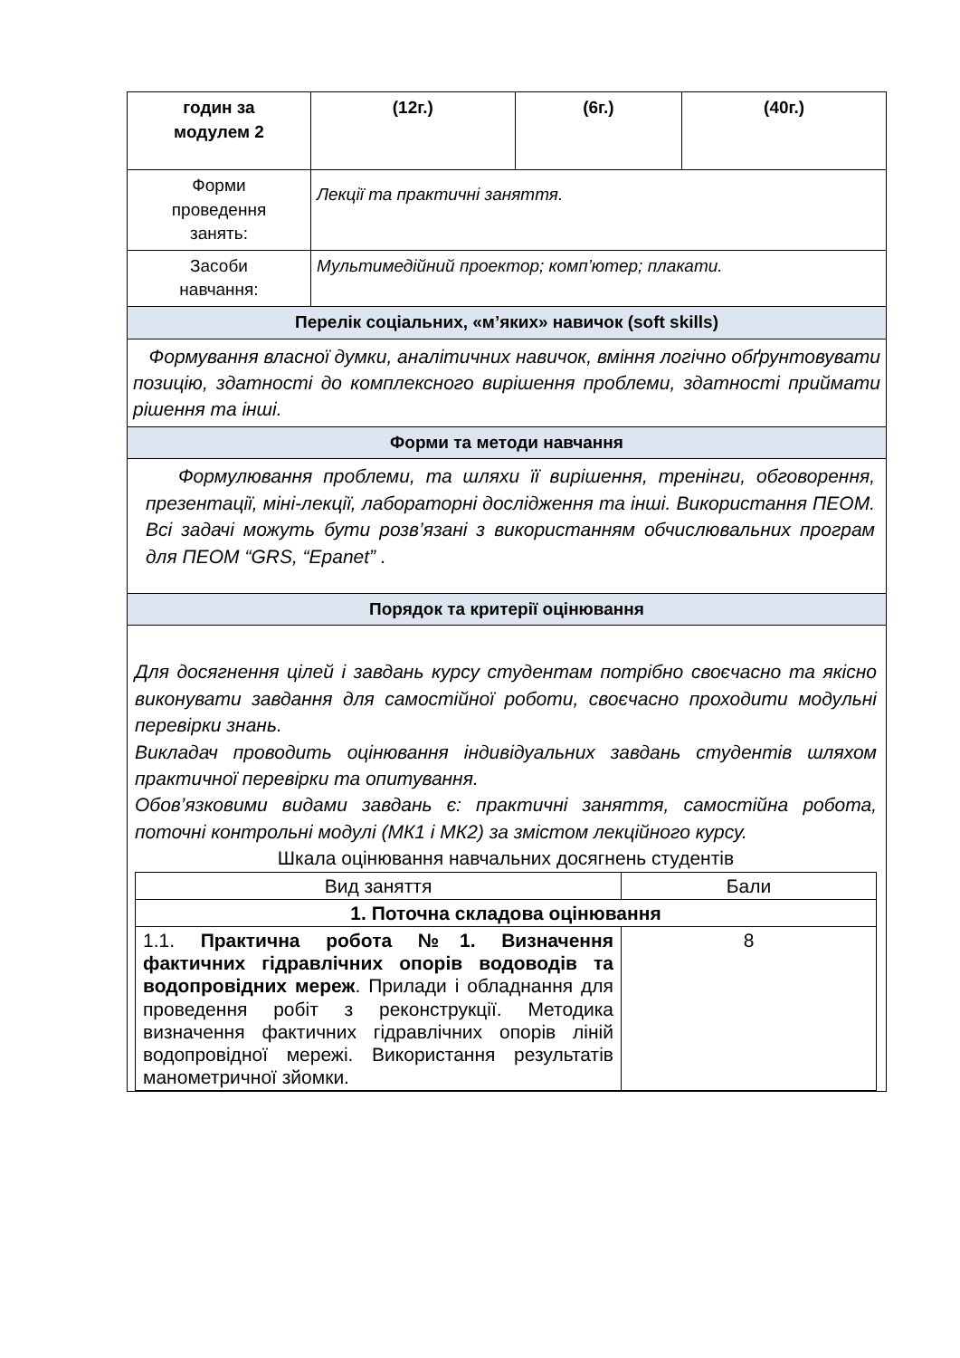| годин за модулем 2 | (12г.) | (6г.) | (40г.) |
| Форми проведення занять: | Лекції та практичні заняття. | | |
| Засоби навчання: | Мультимедійний проектор; комп’ютер; плакати. | | |
| Перелік соціальних, «м’яких» навичок (soft skills) | | | |
| Формування власної думки, аналітичних навичок, вміння логічно обґрунтовувати позицію, здатності до комплексного вирішення проблеми, здатності приймати рішення та інші. | | | |
| Форми та методи навчання | | | |
| Формулювання проблеми, та шляхи її вирішення, тренінги, обговорення, презентації, міні-лекції, лабораторні дослідження та інші. Використання ПЕОМ. Всі задачі можуть бути розв’язані з використанням обчислювальних програм для ПЕОМ “GRS, “Epanet” . | | | |
| Порядок та критерії оцінювання | | | |
| Для досягнення цілей і завдань курсу студентам потрібно своєчасно та якісно виконувати завдання для самостійної роботи, своєчасно проходити модульні перевірки знань. Викладач проводить оцінювання індивідуальних завдань студентів шляхом практичної перевірки та опитування. Обов’язковими видами завдань є: практичні заняття, самостійна робота, поточні контрольні модулі (МК1 і МК2) за змістом лекційного курсу. Шкала оцінювання навчальних досягнень студентів / Вид заняття / Бали / / 1. Поточна складова оцінювання / / / 1.1. Практична робота №1. Визначення фактичних гідравлічних опорів водоводів та водопровідних мереж . Прилади і обладнання для проведення робіт з реконструкції. Методика визначення фактичних гідравлічних опорів ліній водопровідної мережі. Використання результатів манометричної зйомки. / 8 / | | | |